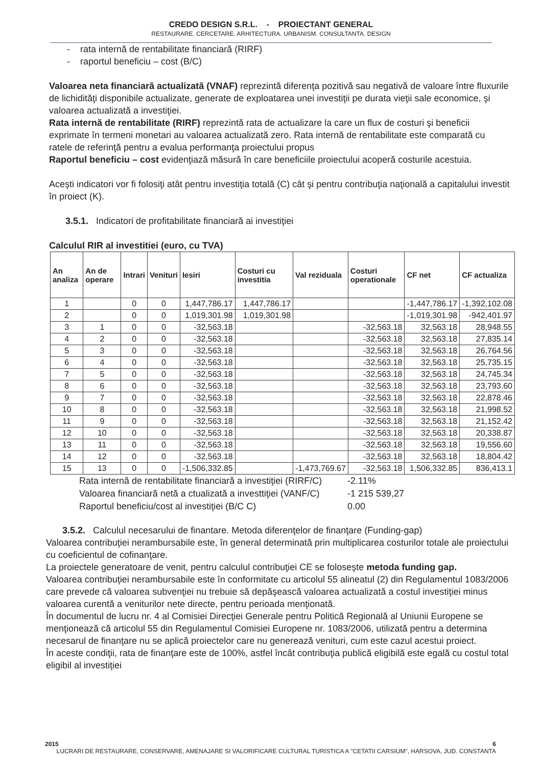CREDO DESIGN S.R.L. - PROIECTANT GENERAL
RESTAURARE. CERCETARE. ARHITECTURA. URBANISM. CONSULTANTA. DESIGN
- rata internă de rentabilitate financiară (RIRF)
- raportul beneficiu – cost (B/C)
Valoarea neta financiară actualizată (VNAF) reprezintă diferenţa pozitivă sau negativă de valoare între fluxurile de lichidităţi disponibile actualizate, generate de exploatarea unei investiţii pe durata vieţii sale economice, şi valoarea actualizată a investiţiei.
Rata internă de rentabilitate (RIRF) reprezintă rata de actualizare la care un flux de costuri şi beneficii exprimate în termeni monetari au valoarea actualizată zero. Rata internă de rentabilitate este comparată cu ratele de referinţă pentru a evalua performanţa proiectului propus
Raportul beneficiu – cost evidenţiază măsură în care beneficiile proiectului acoperă costurile acestuia.
Aceşti indicatori vor fi folosiţi atât pentru investiţia totală (C) cât şi pentru contribuţia naţională a capitalului investit în proiect (K).
3.5.1. Indicatori de profitabilitate financiară ai investiţiei
Calculul RIR al investitiei (euro, cu TVA)
| An analiza | An de operare | Intrari | Venituri | Iesiri | Costuri cu investitia | Val reziduala | Costuri operationale | CF net | CF actualiza |
| --- | --- | --- | --- | --- | --- | --- | --- | --- | --- |
| 1 | | 0 | 0 | 1,447,786.17 | 1,447,786.17 | | | -1,447,786.17 | -1,392,102.08 |
| 2 | | 0 | 0 | 1,019,301.98 | 1,019,301.98 | | | -1,019,301.98 | -942,401.97 |
| 3 | 1 | 0 | 0 | -32,563.18 | | | -32,563.18 | 32,563.18 | 28,948.55 |
| 4 | 2 | 0 | 0 | -32,563.18 | | | -32,563.18 | 32,563.18 | 27,835.14 |
| 5 | 3 | 0 | 0 | -32,563.18 | | | -32,563.18 | 32,563.18 | 26,764.56 |
| 6 | 4 | 0 | 0 | -32,563.18 | | | -32,563.18 | 32,563.18 | 25,735.15 |
| 7 | 5 | 0 | 0 | -32,563.18 | | | -32,563.18 | 32,563.18 | 24,745.34 |
| 8 | 6 | 0 | 0 | -32,563.18 | | | -32,563.18 | 32,563.18 | 23,793.60 |
| 9 | 7 | 0 | 0 | -32,563.18 | | | -32,563.18 | 32,563.18 | 22,878.46 |
| 10 | 8 | 0 | 0 | -32,563.18 | | | -32,563.18 | 32,563.18 | 21,998.52 |
| 11 | 9 | 0 | 0 | -32,563.18 | | | -32,563.18 | 32,563.18 | 21,152.42 |
| 12 | 10 | 0 | 0 | -32,563.18 | | | -32,563.18 | 32,563.18 | 20,338.87 |
| 13 | 11 | 0 | 0 | -32,563.18 | | | -32,563.18 | 32,563.18 | 19,556.60 |
| 14 | 12 | 0 | 0 | -32,563.18 | | | -32,563.18 | 32,563.18 | 18,804.42 |
| 15 | 13 | 0 | 0 | -1,506,332.85 | | -1,473,769.67 | -32,563.18 | 1,506,332.85 | 836,413.1 |
Rata internă de rentabilitate financiară a investiţiei (RIRF/C) -2.11%
Valoarea financiară netă a ctualizată a investtiţiei (VANF/C) -1 215 539,27
Raportul beneficiu/cost al investiţiei (B/C C) 0.00
3.5.2. Calculul necesarului de finantare. Metoda diferenţelor de finanţare (Funding-gap)
Valoarea contribuţiei nerambursabile este, în general determinată prin multiplicarea costurilor totale ale proiectului cu coeficientul de cofinanţare.
La proiectele generatoare de venit, pentru calculul contribuţiei CE se foloseşte metoda funding gap.
Valoarea contribuţiei nerambursabile este în conformitate cu articolul 55 alineatul (2) din Regulamentul 1083/2006 care prevede că valoarea subvenţiei nu trebuie să depăşească valoarea actualizată a costul investiţiei minus valoarea curentă a veniturilor nete directe, pentru perioada menţionată.
În documentul de lucru nr. 4 al Comisiei Direcţiei Generale pentru Politică Regională al Uniunii Europene se menţionează că articolul 55 din Regulamentul Comisiei Europene nr. 1083/2006, utilizată pentru a determina necesarul de finanţare nu se aplică proiectelor care nu generează venituri, cum este cazul acestui proiect.
În aceste condiţii, rata de finanţare este de 100%, astfel încât contribuţia publică eligibilă este egală cu costul total eligibil al investiţiei
2015 6
LUCRARI DE RESTAURARE, CONSERVARE, AMENAJARE SI VALORIFICARE CULTURAL TURISTICA A "CETATII CARSIUM", HARSOVA, JUD. CONSTANTA